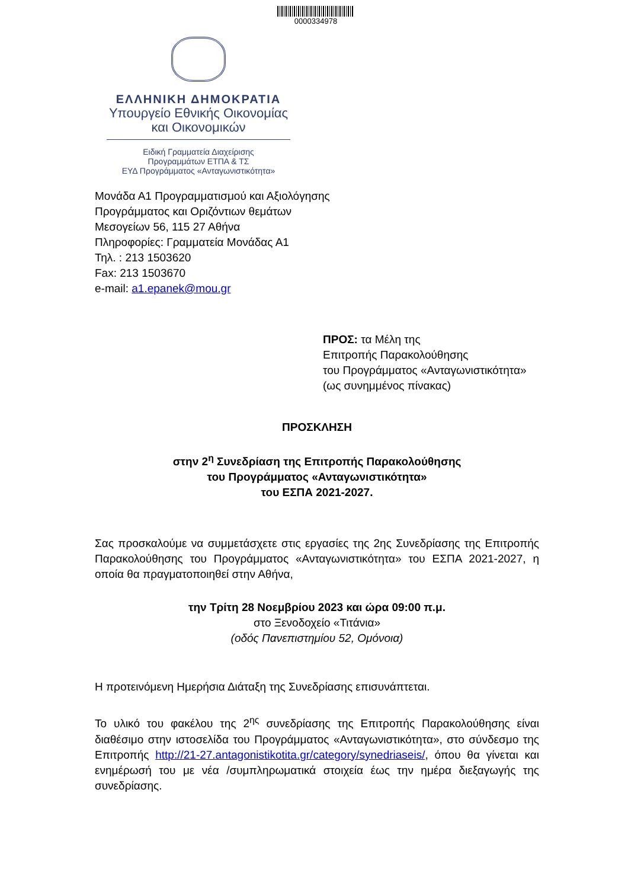0000334978
ΕΛΛΗΝΙΚΗ ΔΗΜΟΚΡΑΤΙΑ
Υπουργείο Εθνικής Οικονομίας
και Οικονομικών
Ειδική Γραμματεία Διαχείρισης
Προγραμμάτων ΕΤΠΑ & ΤΣ
ΕΥΔ Προγράμματος «Ανταγωνιστικότητα»
Μονάδα Α1 Προγραμματισμού και Αξιολόγησης
Προγράμματος και Οριζόντιων θεμάτων
Μεσογείων 56, 115 27 Αθήνα
Πληροφορίες: Γραμματεία Μονάδας Α1
Τηλ. : 213 1503620
Fax: 213 1503670
e-mail: a1.epanek@mou.gr
ΠΡΟΣ: τα Μέλη της
Επιτροπής Παρακολούθησης
του Προγράμματος «Ανταγωνιστικότητα»
(ως συνημμένος πίνακας)
ΠΡΟΣΚΛΗΣΗ
στην 2<sup>η</sup> Συνεδρίαση της Επιτροπής Παρακολούθησης
του Προγράμματος «Ανταγωνιστικότητα»
του ΕΣΠΑ 2021-2027.
Σας προσκαλούμε να συμμετάσχετε στις εργασίες της 2ης Συνεδρίασης της Επιτροπής Παρακολούθησης του Προγράμματος «Ανταγωνιστικότητα» του ΕΣΠΑ 2021-2027, η οποία θα πραγματοποιηθεί στην Αθήνα,
την Τρίτη 28 Νοεμβρίου 2023 και ώρα 09:00 π.μ.
στο Ξενοδοχείο «Τιτάνια»
(οδός Πανεπιστημίου 52, Ομόνοια)
Η προτεινόμενη Ημερήσια Διάταξη της Συνεδρίασης επισυνάπτεται.
Το υλικό του φακέλου της 2<sup>ης</sup> συνεδρίασης της Επιτροπής Παρακολούθησης είναι διαθέσιμο στην ιστοσελίδα του Προγράμματος «Ανταγωνιστικότητα», στο σύνδεσμο της Επιτροπής http://21-27.antagonistikotita.gr/category/synedriaseis/, όπου θα γίνεται και ενημέρωσή του με νέα /συμπληρωματικά στοιχεία έως την ημέρα διεξαγωγής της συνεδρίασης.